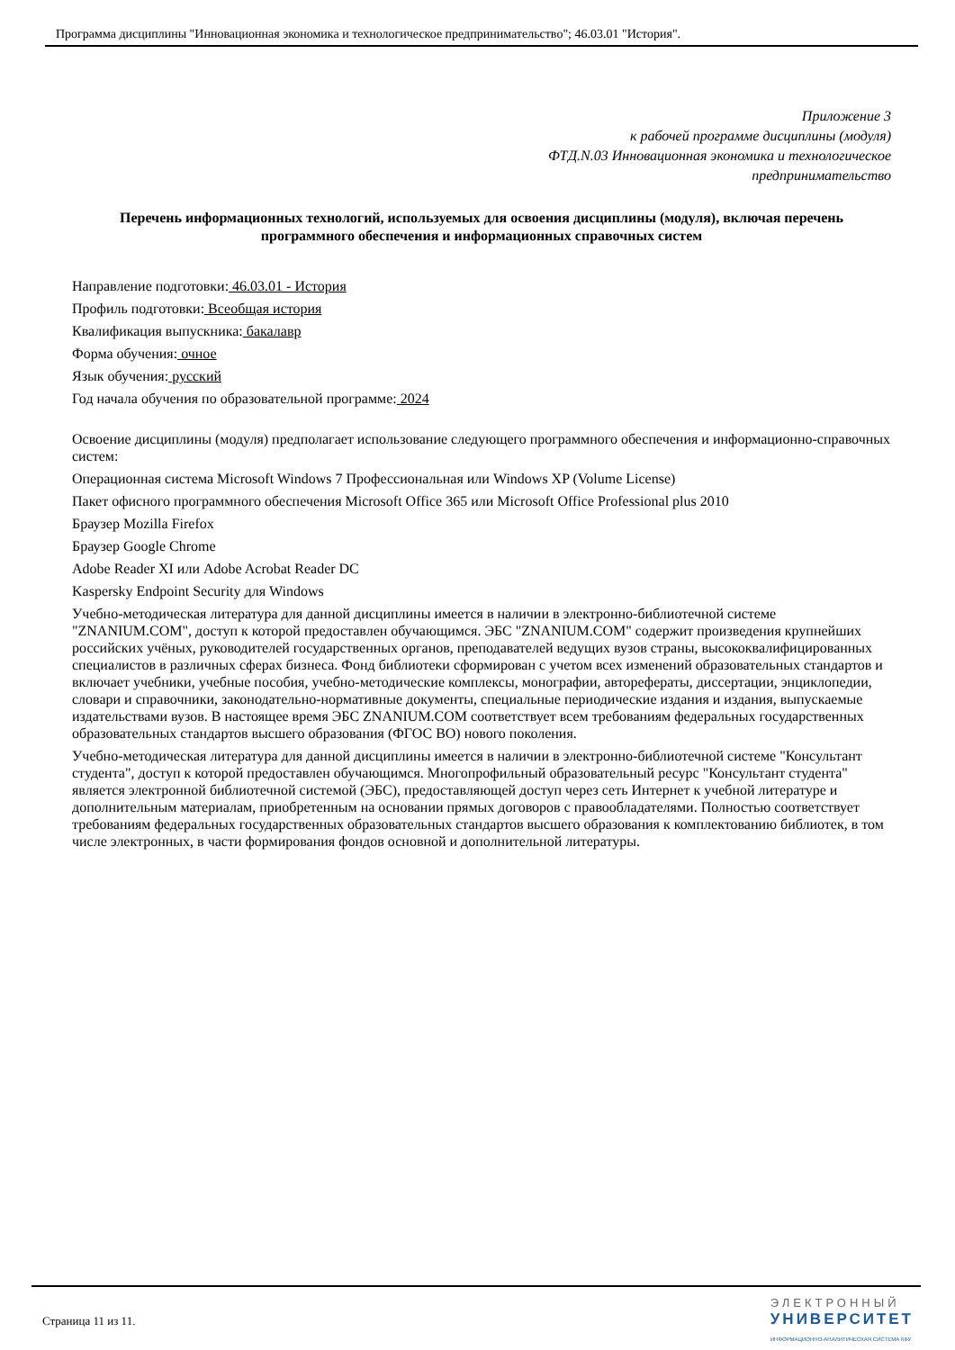Программа дисциплины "Инновационная экономика и технологическое предпринимательство"; 46.03.01 "История".
Приложение 3
к рабочей программе дисциплины (модуля)
ФТД.N.03 Инновационная экономика и технологическое
предпринимательство
Перечень информационных технологий, используемых для освоения дисциплины (модуля), включая перечень программного обеспечения и информационных справочных систем
Направление подготовки: 46.03.01 - История
Профиль подготовки: Всеобщая история
Квалификация выпускника: бакалавр
Форма обучения: очное
Язык обучения: русский
Год начала обучения по образовательной программе: 2024
Освоение дисциплины (модуля) предполагает использование следующего программного обеспечения и информационно-справочных систем:
Операционная система Microsoft Windows 7 Профессиональная или Windows XP (Volume License)
Пакет офисного программного обеспечения Microsoft Office 365 или Microsoft Office Professional plus 2010
Браузер Mozilla Firefox
Браузер Google Chrome
Adobe Reader XI или Adobe Acrobat Reader DC
Kaspersky Endpoint Security для Windows
Учебно-методическая литература для данной дисциплины имеется в наличии в электронно-библиотечной системе "ZNANIUM.COM", доступ к которой предоставлен обучающимся. ЭБС "ZNANIUM.COM" содержит произведения крупнейших российских учёных, руководителей государственных органов, преподавателей ведущих вузов страны, высококвалифицированных специалистов в различных сферах бизнеса. Фонд библиотеки сформирован с учетом всех изменений образовательных стандартов и включает учебники, учебные пособия, учебно-методические комплексы, монографии, авторефераты, диссертации, энциклопедии, словари и справочники, законодательно-нормативные документы, специальные периодические издания и издания, выпускаемые издательствами вузов. В настоящее время ЭБС ZNANIUM.COM соответствует всем требованиям федеральных государственных образовательных стандартов высшего образования (ФГОС ВО) нового поколения.
Учебно-методическая литература для данной дисциплины имеется в наличии в электронно-библиотечной системе "Консультант студента", доступ к которой предоставлен обучающимся. Многопрофильный образовательный ресурс "Консультант студента" является электронной библиотечной системой (ЭБС), предоставляющей доступ через сеть Интернет к учебной литературе и дополнительным материалам, приобретенным на основании прямых договоров с правообладателями. Полностью соответствует требованиям федеральных государственных образовательных стандартов высшего образования к комплектованию библиотек, в том числе электронных, в части формирования фондов основной и дополнительной литературы.
Страница 11 из 11.
ЭЛЕКТРОННЫЙ
УНИВЕРСИТЕТ
ИНФОРМАЦИОННО-АНАЛИТИЧЕСКАЯ СИСТЕМА КФУ